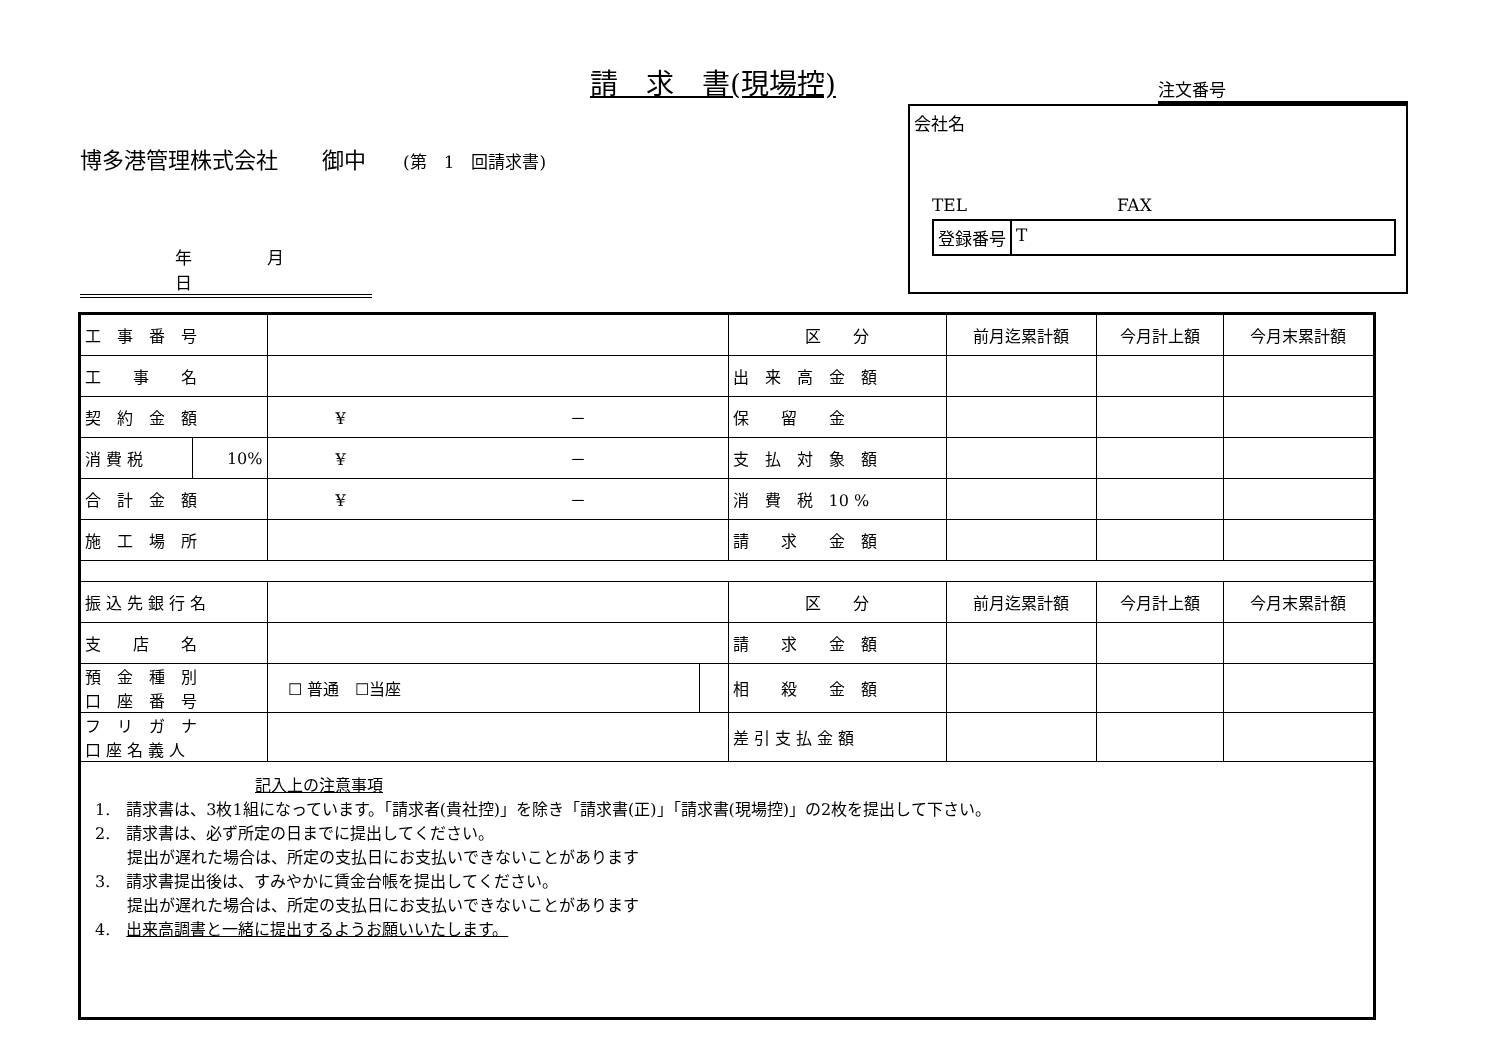請　求　書(現場控)
注文番号
博多港管理株式会社　　御中 (第　1　回請求書)
年 月 日
会社名
TEL FAX
登録番号 T
| 工 事 番 号 | | | | 区 分 | 前月迄累計額 | 今月計上額 | 今月末累計額 |
| 工 事 名 | | | | 出 来 高 金 額 | | | |
| 契 約 金 額 | | ¥ － | | 保 留 金 | | | |
| 消 費 税 | 10% | ¥ － | | 支 払 対 象 額 | | | |
| 合 計 金 額 | | ¥ － | | 消 費 税 10 % | | | |
| 施 工 場 所 | | | | 請 求 金 額 | | | |
| 振 込 先 銀 行 名 | | | | 区 分 | 前月迄累計額 | 今月計上額 | 今月末累計額 |
| 支 店 名 | | | | 請 求 金 額 | | | |
| 預 金 種 別 口 座 番 号 | | ☐ 普通 ☐当座 | | 相 殺 金 額 | | | |
| フ リ ガ ナ 口 座 名 義 人 | | | | 差 引 支 払 金 額 | | | |
| 記入上の注意事項 1. 請求書は、3枚1組になっています。「請求者(貴社控)」を除き「請求書(正)」「請求書(現場控)」の2枚を提出して下さい。 2. 請求書は、必ず所定の日までに提出してください。 提出が遅れた場合は、所定の支払日にお支払いできないことがあります 3. 請求書提出後は、すみやかに賃金台帳を提出してください。 提出が遅れた場合は、所定の支払日にお支払いできないことがあります 4. 出来高調書と一緒に提出するようお願いいたします。 | | | | | | | |